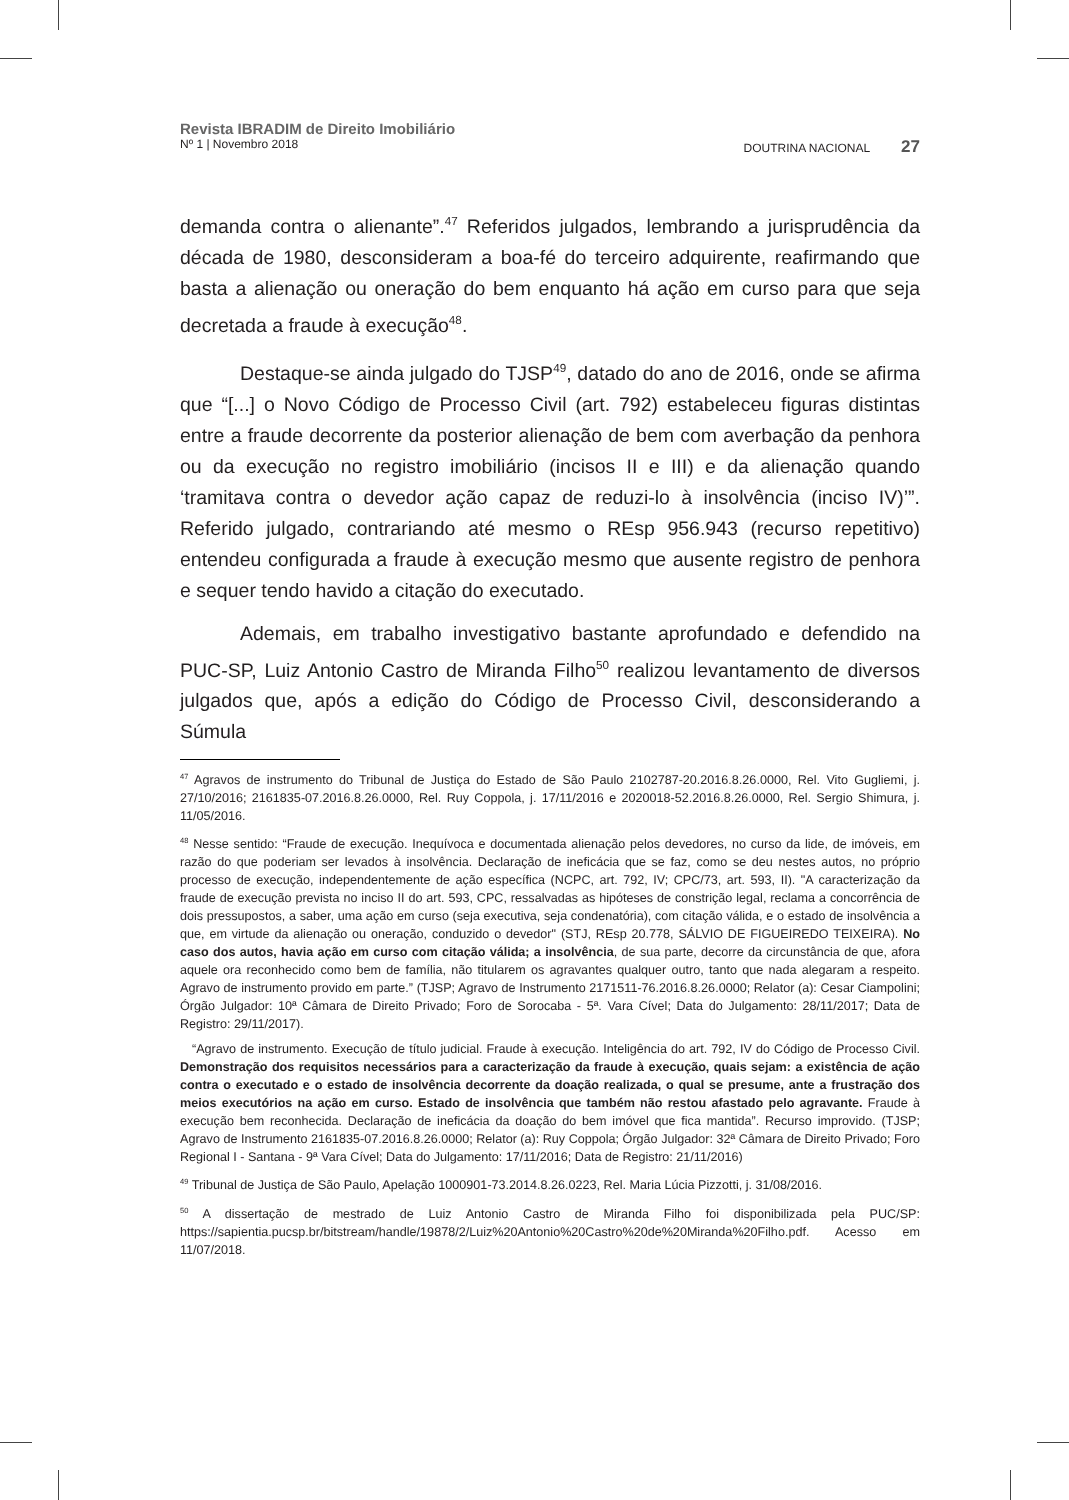Revista IBRADIM de Direito Imobiliário
Nº 1 | Novembro 2018 DOUTRINA NACIONAL 27
demanda contra o alienante”.<sup>47</sup> Referidos julgados, lembrando a jurisprudência da década de 1980, desconsideram a boa-fé do terceiro adquirente, reafirmando que basta a alienação ou oneração do bem enquanto há ação em curso para que seja decretada a fraude à execução<sup>48</sup>.
Destaque-se ainda julgado do TJSP<sup>49</sup>, datado do ano de 2016, onde se afirma que “[...] o Novo Código de Processo Civil (art. 792) estabeleceu figuras distintas entre a fraude decorrente da posterior alienação de bem com averbação da penhora ou da execução no registro imobiliário (incisos II e III) e da alienação quando ‘tramitava contra o devedor ação capaz de reduzi-lo à insolvência (inciso IV)’”. Referido julgado, contrariando até mesmo o REsp 956.943 (recurso repetitivo) entendeu configurada a fraude à execução mesmo que ausente registro de penhora e sequer tendo havido a citação do executado.
Ademais, em trabalho investigativo bastante aprofundado e defendido na PUC-SP, Luiz Antonio Castro de Miranda Filho<sup>50</sup> realizou levantamento de diversos julgados que, após a edição do Código de Processo Civil, desconsiderando a Súmula
<sup>47</sup> Agravos de instrumento do Tribunal de Justiça do Estado de São Paulo 2102787-20.2016.8.26.0000, Rel. Vito Gugliemi, j. 27/10/2016; 2161835-07.2016.8.26.0000, Rel. Ruy Coppola, j. 17/11/2016 e 2020018-52.2016.8.26.0000, Rel. Sergio Shimura, j. 11/05/2016.
<sup>48</sup> Nesse sentido: “Fraude de execução. Inequívoca e documentada alienação pelos devedores, no curso da lide, de imóveis, em razão do que poderiam ser levados à insolvência. Declaração de ineficácia que se faz, como se deu nestes autos, no próprio processo de execução, independentemente de ação específica (NCPC, art. 792, IV; CPC/73, art. 593, II). "A caracterização da fraude de execução prevista no inciso II do art. 593, CPC, ressalvadas as hipóteses de constrição legal, reclama a concorrência de dois pressupostos, a saber, uma ação em curso (seja executiva, seja condenatória), com citação válida, e o estado de insolvência a que, em virtude da alienação ou oneração, conduzido o devedor" (STJ, REsp 20.778, SÁLVIO DE FIGUEIREDO TEIXEIRA). No caso dos autos, havia ação em curso com citação válida; a insolvência, de sua parte, decorre da circunstância de que, afora aquele ora reconhecido como bem de família, não titularem os agravantes qualquer outro, tanto que nada alegaram a respeito. Agravo de instrumento provido em parte.” (TJSP; Agravo de Instrumento 2171511-76.2016.8.26.0000; Relator (a): Cesar Ciampolini; Órgão Julgador: 10ª Câmara de Direito Privado; Foro de Sorocaba - 5ª. Vara Cível; Data do Julgamento: 28/11/2017; Data de Registro: 29/11/2017).
“Agravo de instrumento. Execução de título judicial. Fraude à execução. Inteligência do art. 792, IV do Código de Processo Civil. Demonstração dos requisitos necessários para a caracterização da fraude à execução, quais sejam: a existência de ação contra o executado e o estado de insolvência decorrente da doação realizada, o qual se presume, ante a frustração dos meios executórios na ação em curso. Estado de insolvência que também não restou afastado pelo agravante. Fraude à execução bem reconhecida. Declaração de ineficácia da doação do bem imóvel que fica mantida”. Recurso improvido. (TJSP; Agravo de Instrumento 2161835-07.2016.8.26.0000; Relator (a): Ruy Coppola; Órgão Julgador: 32ª Câmara de Direito Privado; Foro Regional I - Santana - 9ª Vara Cível; Data do Julgamento: 17/11/2016; Data de Registro: 21/11/2016)
<sup>49</sup> Tribunal de Justiça de São Paulo, Apelação 1000901-73.2014.8.26.0223, Rel. Maria Lúcia Pizzotti, j. 31/08/2016.
<sup>50</sup> A dissertação de mestrado de Luiz Antonio Castro de Miranda Filho foi disponibilizada pela PUC/SP: https://sapientia.pucsp.br/bitstream/handle/19878/2/Luiz%20Antonio%20Castro%20de%20Miranda%20Filho.pdf. Acesso em 11/07/2018.